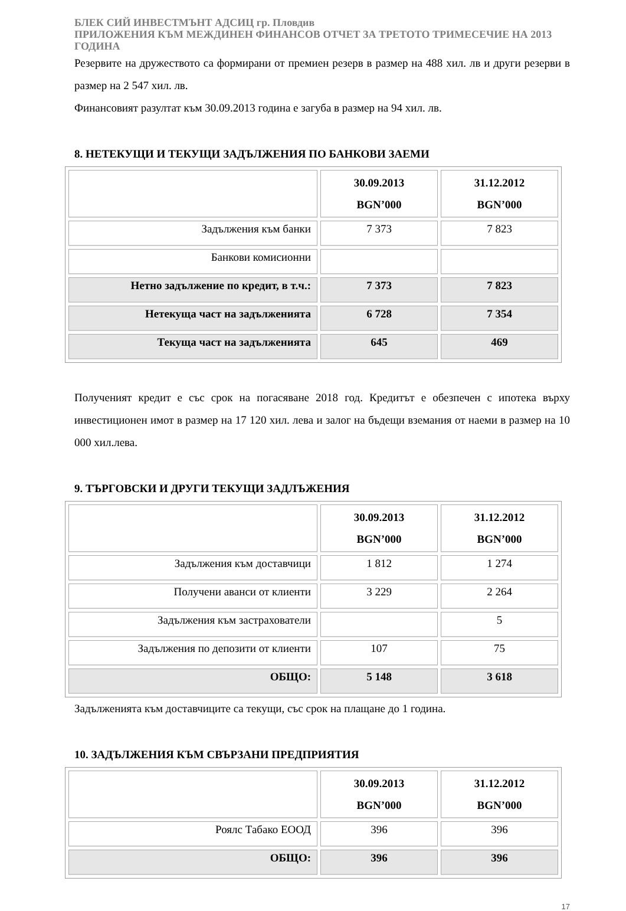БЛЕК СИЙ ИНВЕСТМЪНТ АДСИЦ гр. Пловдив
ПРИЛОЖЕНИЯ КЪМ МЕЖДИНЕН ФИНАНСОВ ОТЧЕТ ЗА ТРЕТОТО ТРИМЕСЕЧИЕ НА 2013 ГОДИНА
Резервите на дружеството са формирани от премиен резерв в размер на 488 хил. лв и други резерви в размер на 2 547 хил. лв.
Финансовият разултат към 30.09.2013 година е загуба в размер на 94 хил. лв.
8. НЕТЕКУЩИ И ТЕКУЩИ ЗАДЪЛЖЕНИЯ ПО БАНКОВИ ЗАЕМИ
| | 30.09.2013 BGN’000 | 31.12.2012 BGN’000 |
| Задължения към банки | 7 373 | 7 823 |
| Банкови комисионни | | |
| Нетно задължение по кредит, в т.ч.: | 7 373 | 7 823 |
| Нетекуща част на задълженията | 6 728 | 7 354 |
| Текуща част на задълженията | 645 | 469 |
Полученият кредит е със срок на погасяване 2018 год. Кредитът е обезпечен с ипотека върху инвестиционен имот в размер на 17 120 хил. лева и залог на бъдещи вземания от наеми в размер на 10 000 хил.лева.
9. ТЪРГОВСКИ И ДРУГИ ТЕКУЩИ ЗАДЛЪЖЕНИЯ
| | 30.09.2013 BGN’000 | 31.12.2012 BGN’000 |
| Задължения към доставчици | 1 812 | 1 274 |
| Получени аванси от клиенти | 3 229 | 2 264 |
| Задължения към застрахователи | | 5 |
| Задължения по депозити от клиенти | 107 | 75 |
| ОБЩО: | 5 148 | 3 618 |
Задълженията към доставчиците са текущи, със срок на плащане до 1 година.
10. ЗАДЪЛЖЕНИЯ КЪМ СВЪРЗАНИ ПРЕДПРИЯТИЯ
| | 30.09.2013 BGN’000 | 31.12.2012 BGN’000 |
| Роялс Табако ЕООД | 396 | 396 |
| ОБЩО: | 396 | 396 |
17